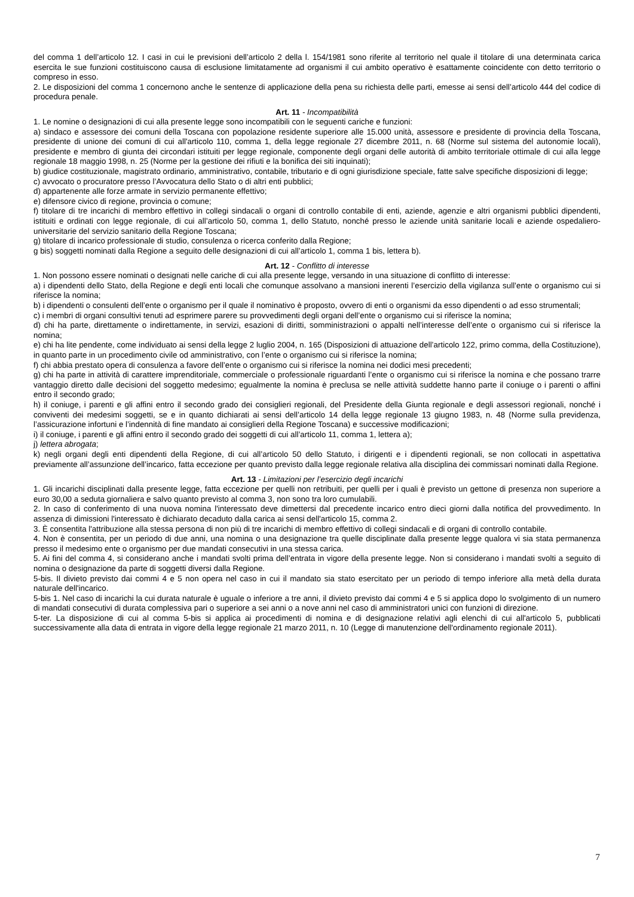del comma 1 dell’articolo 12. I casi in cui le previsioni dell’articolo 2 della l. 154/1981 sono riferite al territorio nel quale il titolare di una determinata carica esercita le sue funzioni costituiscono causa di esclusione limitatamente ad organismi il cui ambito operativo è esattamente coincidente con detto territorio o compreso in esso.
2. Le disposizioni del comma 1 concernono anche le sentenze di applicazione della pena su richiesta delle parti, emesse ai sensi dell’articolo 444 del codice di procedura penale.
Art. 11 - Incompatibilità
1. Le nomine o designazioni di cui alla presente legge sono incompatibili con le seguenti cariche e funzioni:
a) sindaco e assessore dei comuni della Toscana con popolazione residente superiore alle 15.000 unità, assessore e presidente di provincia della Toscana, presidente di unione dei comuni di cui all'articolo 110, comma 1, della legge regionale 27 dicembre 2011, n. 68 (Norme sul sistema del autonomie locali), presidente e membro di giunta dei circondari istituiti per legge regionale, componente degli organi delle autorità di ambito territoriale ottimale di cui alla legge regionale 18 maggio 1998, n. 25 (Norme per la gestione dei rifiuti e la bonifica dei siti inquinati);
b) giudice costituzionale, magistrato ordinario, amministrativo, contabile, tributario e di ogni giurisdizione speciale, fatte salve specifiche disposizioni di legge;
c) avvocato o procuratore presso l’Avvocatura dello Stato o di altri enti pubblici;
d) appartenente alle forze armate in servizio permanente effettivo;
e) difensore civico di regione, provincia o comune;
f) titolare di tre incarichi di membro effettivo in collegi sindacali o organi di controllo contabile di enti, aziende, agenzie e altri organismi pubblici dipendenti, istituiti e ordinati con legge regionale, di cui all’articolo 50, comma 1, dello Statuto, nonché presso le aziende unità sanitarie locali e aziende ospedaliero-universitarie del servizio sanitario della Regione Toscana;
g) titolare di incarico professionale di studio, consulenza o ricerca conferito dalla Regione;
g bis) soggetti nominati dalla Regione a seguito delle designazioni di cui all’articolo 1, comma 1 bis, lettera b).
Art. 12 - Conflitto di interesse
1. Non possono essere nominati o designati nelle cariche di cui alla presente legge, versando in una situazione di conflitto di interesse:
a) i dipendenti dello Stato, della Regione e degli enti locali che comunque assolvano a mansioni inerenti l’esercizio della vigilanza sull’ente o organismo cui si riferisce la nomina;
b) i dipendenti o consulenti dell’ente o organismo per il quale il nominativo è proposto, ovvero di enti o organismi da esso dipendenti o ad esso strumentali;
c) i membri di organi consultivi tenuti ad esprimere parere su provvedimenti degli organi dell’ente o organismo cui si riferisce la nomina;
d) chi ha parte, direttamente o indirettamente, in servizi, esazioni di diritti, somministrazioni o appalti nell’interesse dell’ente o organismo cui si riferisce la nomina;
e) chi ha lite pendente, come individuato ai sensi della legge 2 luglio 2004, n. 165 (Disposizioni di attuazione dell’articolo 122, primo comma, della Costituzione), in quanto parte in un procedimento civile od amministrativo, con l’ente o organismo cui si riferisce la nomina;
f) chi abbia prestato opera di consulenza a favore dell’ente o organismo cui si riferisce la nomina nei dodici mesi precedenti;
g) chi ha parte in attività di carattere imprenditoriale, commerciale o professionale riguardanti l’ente o organismo cui si riferisce la nomina e che possano trarre vantaggio diretto dalle decisioni del soggetto medesimo; egualmente la nomina è preclusa se nelle attività suddette hanno parte il coniuge o i parenti o affini entro il secondo grado;
h) il coniuge, i parenti e gli affini entro il secondo grado dei consiglieri regionali, del Presidente della Giunta regionale e degli assessori regionali, nonché i conviventi dei medesimi soggetti, se e in quanto dichiarati ai sensi dell’articolo 14 della legge regionale 13 giugno 1983, n. 48 (Norme sulla previdenza, l’assicurazione infortuni e l’indennità di fine mandato ai consiglieri della Regione Toscana) e successive modificazioni;
i) il coniuge, i parenti e gli affini entro il secondo grado dei soggetti di cui all’articolo 11, comma 1, lettera a);
j) lettera abrogata;
k) negli organi degli enti dipendenti della Regione, di cui all’articolo 50 dello Statuto, i dirigenti e i dipendenti regionali, se non collocati in aspettativa previamente all’assunzione dell’incarico, fatta eccezione per quanto previsto dalla legge regionale relativa alla disciplina dei commissari nominati dalla Regione.
Art. 13 - Limitazioni per l’esercizio degli incarichi
1. Gli incarichi disciplinati dalla presente legge, fatta eccezione per quelli non retribuiti, per quelli per i quali è previsto un gettone di presenza non superiore a euro 30,00 a seduta giornaliera e salvo quanto previsto al comma 3, non sono tra loro cumulabili.
2. In caso di conferimento di una nuova nomina l'interessato deve dimettersi dal precedente incarico entro dieci giorni dalla notifica del provvedimento. In assenza di dimissioni l'interessato è dichiarato decaduto dalla carica ai sensi dell'articolo 15, comma 2.
3. È consentita l'attribuzione alla stessa persona di non più di tre incarichi di membro effettivo di collegi sindacali e di organi di controllo contabile.
4. Non è consentita, per un periodo di due anni, una nomina o una designazione tra quelle disciplinate dalla presente legge qualora vi sia stata permanenza presso il medesimo ente o organismo per due mandati consecutivi in una stessa carica.
5. Ai fini del comma 4, si considerano anche i mandati svolti prima dell’entrata in vigore della presente legge. Non si considerano i mandati svolti a seguito di nomina o designazione da parte di soggetti diversi dalla Regione.
5-bis. Il divieto previsto dai commi 4 e 5 non opera nel caso in cui il mandato sia stato esercitato per un periodo di tempo inferiore alla metà della durata naturale dell'incarico.
5-bis 1. Nel caso di incarichi la cui durata naturale è uguale o inferiore a tre anni, il divieto previsto dai commi 4 e 5 si applica dopo lo svolgimento di un numero di mandati consecutivi di durata complessiva pari o superiore a sei anni o a nove anni nel caso di amministratori unici con funzioni di direzione.
5-ter. La disposizione di cui al comma 5-bis si applica ai procedimenti di nomina e di designazione relativi agli elenchi di cui all'articolo 5, pubblicati successivamente alla data di entrata in vigore della legge regionale 21 marzo 2011, n. 10 (Legge di manutenzione dell'ordinamento regionale 2011).
7